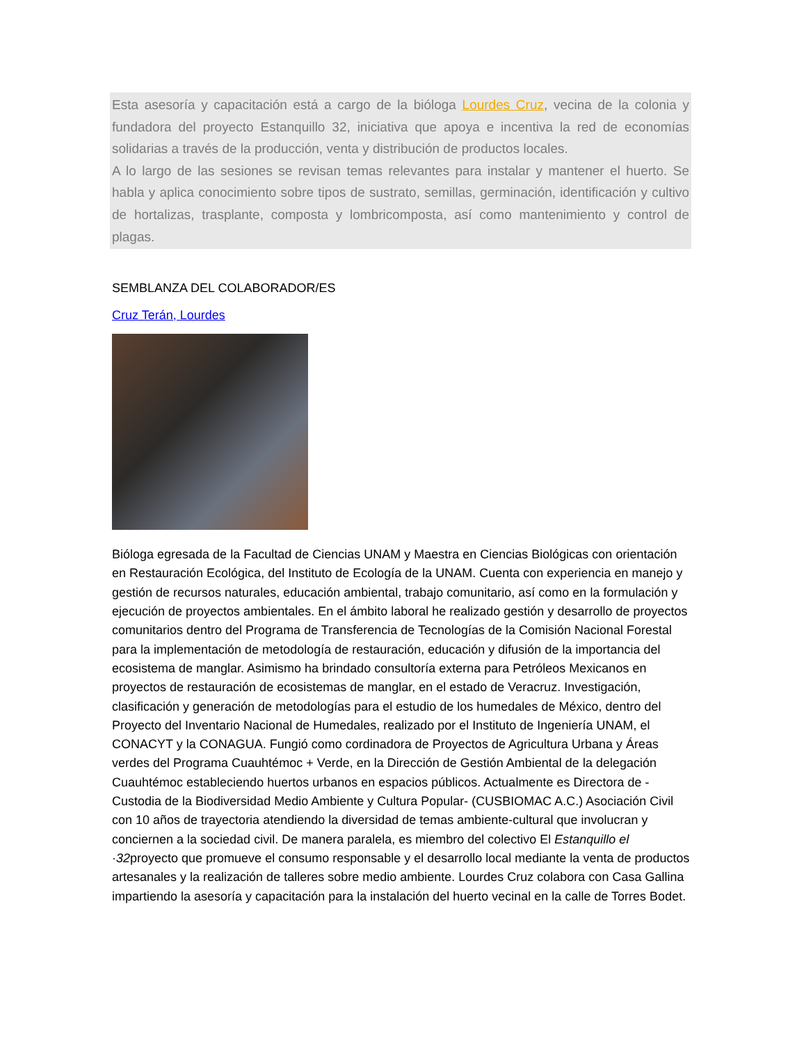Esta asesoría y capacitación está a cargo de la bióloga Lourdes Cruz, vecina de la colonia y fundadora del proyecto Estanquillo 32, iniciativa que apoya e incentiva la red de economías solidarias a través de la producción, venta y distribución de productos locales.
A lo largo de las sesiones se revisan temas relevantes para instalar y mantener el huerto. Se habla y aplica conocimiento sobre tipos de sustrato, semillas, germinación, identificación y cultivo de hortalizas, trasplante, composta y lombricomposta, así como mantenimiento y control de plagas.
SEMBLANZA DEL COLABORADOR/ES
Cruz Terán, Lourdes
Bióloga egresada de la Facultad de Ciencias UNAM y Maestra en Ciencias Biológicas con orientación en Restauración Ecológica, del Instituto de Ecología de la UNAM. Cuenta con experiencia en manejo y gestión de recursos naturales, educación ambiental, trabajo comunitario, así como en la formulación y ejecución de proyectos ambientales. En el ámbito laboral he realizado gestión y desarrollo de proyectos comunitarios dentro del Programa de Transferencia de Tecnologías de la Comisión Nacional Forestal para la implementación de metodología de restauración, educación y difusión de la importancia del ecosistema de manglar. Asimismo ha brindado consultoría externa para Petróleos Mexicanos en proyectos de restauración de ecosistemas de manglar, en el estado de Veracruz. Investigación, clasificación y generación de metodologías para el estudio de los humedales de México, dentro del Proyecto del Inventario Nacional de Humedales, realizado por el Instituto de Ingeniería UNAM, el CONACYT y la CONAGUA. Fungió como cordinadora de Proyectos de Agricultura Urbana y Áreas verdes del Programa Cuauhtémoc + Verde, en la Dirección de Gestión Ambiental de la delegación Cuauhtémoc estableciendo huertos urbanos en espacios públicos. Actualmente es Directora de -Custodia de la Biodiversidad Medio Ambiente y Cultura Popular- (CUSBIOMAC A.C.) Asociación Civil con 10 años de trayectoria atendiendo la diversidad de temas ambiente-cultural que involucran y conciernen a la sociedad civil. De manera paralela, es miembro del colectivo El Estanquillo el ·32proyecto que promueve el consumo responsable y el desarrollo local mediante la venta de productos artesanales y la realización de talleres sobre medio ambiente. Lourdes Cruz colabora con Casa Gallina impartiendo la asesoría y capacitación para la instalación del huerto vecinal en la calle de Torres Bodet.